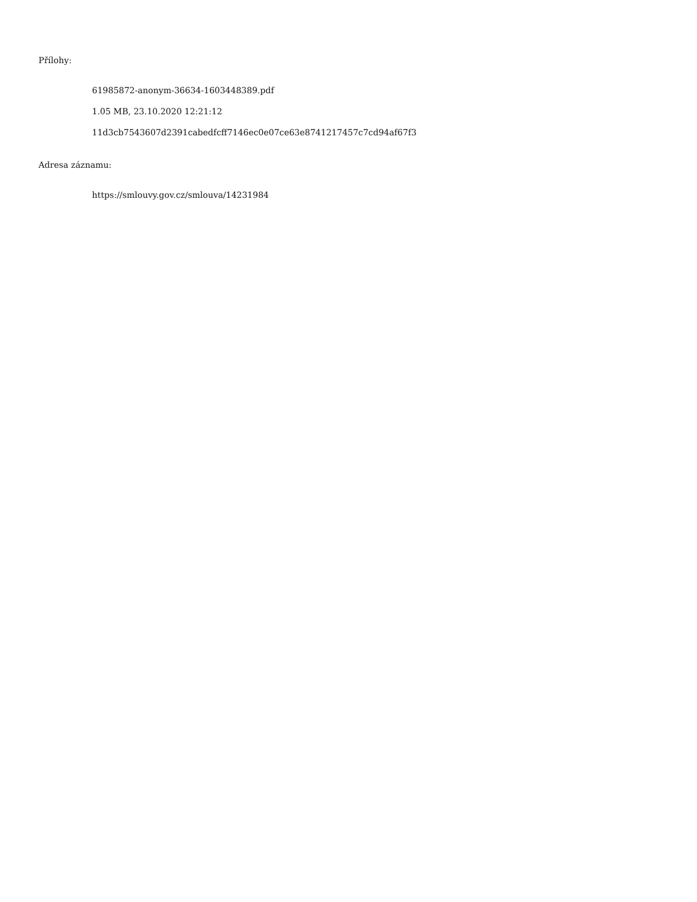Přílohy:
61985872-anonym-36634-1603448389.pdf
1.05 MB, 23.10.2020 12:21:12
11d3cb7543607d2391cabedfcff7146ec0e07ce63e8741217457c7cd94af67f3
Adresa záznamu:
https://smlouvy.gov.cz/smlouva/14231984